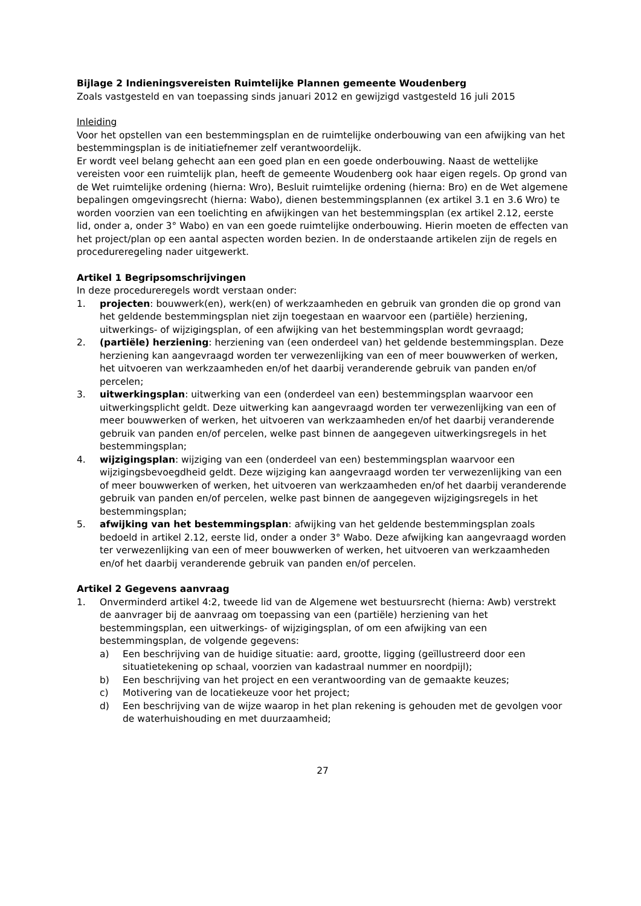Bijlage 2 Indieningsvereisten Ruimtelijke Plannen gemeente Woudenberg
Zoals vastgesteld en van toepassing sinds januari 2012 en gewijzigd vastgesteld 16 juli 2015
Inleiding
Voor het opstellen van een bestemmingsplan en de ruimtelijke onderbouwing van een afwijking van het bestemmingsplan is de initiatiefnemer zelf verantwoordelijk.
Er wordt veel belang gehecht aan een goed plan en een goede onderbouwing. Naast de wettelijke vereisten voor een ruimtelijk plan, heeft de gemeente Woudenberg ook haar eigen regels. Op grond van de Wet ruimtelijke ordening (hierna: Wro), Besluit ruimtelijke ordening (hierna: Bro) en de Wet algemene bepalingen omgevingsrecht (hierna: Wabo), dienen bestemmingsplannen (ex artikel 3.1 en 3.6 Wro) te worden voorzien van een toelichting en afwijkingen van het bestemmingsplan (ex artikel 2.12, eerste lid, onder a, onder 3° Wabo) en van een goede ruimtelijke onderbouwing. Hierin moeten de effecten van het project/plan op een aantal aspecten worden bezien. In de onderstaande artikelen zijn de regels en procedureregeling nader uitgewerkt.
Artikel 1 Begripsomschrijvingen
In deze procedureregels wordt verstaan onder:
1. projecten: bouwwerk(en), werk(en) of werkzaamheden en gebruik van gronden die op grond van het geldende bestemmingsplan niet zijn toegestaan en waarvoor een (partiële) herziening, uitwerkings- of wijzigingsplan, of een afwijking van het bestemmingsplan wordt gevraagd;
2. (partiële) herziening: herziening van (een onderdeel van) het geldende bestemmingsplan. Deze herziening kan aangevraagd worden ter verwezenlijking van een of meer bouwwerken of werken, het uitvoeren van werkzaamheden en/of het daarbij veranderende gebruik van panden en/of percelen;
3. uitwerkingsplan: uitwerking van een (onderdeel van een) bestemmingsplan waarvoor een uitwerkingsplicht geldt. Deze uitwerking kan aangevraagd worden ter verwezenlijking van een of meer bouwwerken of werken, het uitvoeren van werkzaamheden en/of het daarbij veranderende gebruik van panden en/of percelen, welke past binnen de aangegeven uitwerkingsregels in het bestemmingsplan;
4. wijzigingsplan: wijziging van een (onderdeel van een) bestemmingsplan waarvoor een wijzigingsbevoegdheid geldt. Deze wijziging kan aangevraagd worden ter verwezenlijking van een of meer bouwwerken of werken, het uitvoeren van werkzaamheden en/of het daarbij veranderende gebruik van panden en/of percelen, welke past binnen de aangegeven wijzigingsregels in het bestemmingsplan;
5. afwijking van het bestemmingsplan: afwijking van het geldende bestemmingsplan zoals bedoeld in artikel 2.12, eerste lid, onder a onder 3° Wabo. Deze afwijking kan aangevraagd worden ter verwezenlijking van een of meer bouwwerken of werken, het uitvoeren van werkzaamheden en/of het daarbij veranderende gebruik van panden en/of percelen.
Artikel 2 Gegevens aanvraag
1. Onverminderd artikel 4:2, tweede lid van de Algemene wet bestuursrecht (hierna: Awb) verstrekt de aanvrager bij de aanvraag om toepassing van een (partiële) herziening van het bestemmingsplan, een uitwerkings- of wijzigingsplan, of om een afwijking van een bestemmingsplan, de volgende gegevens:
a) Een beschrijving van de huidige situatie: aard, grootte, ligging (geïllustreerd door een situatietekening op schaal, voorzien van kadastraal nummer en noordpijl);
b) Een beschrijving van het project en een verantwoording van de gemaakte keuzes;
c) Motivering van de locatiekeuze voor het project;
d) Een beschrijving van de wijze waarop in het plan rekening is gehouden met de gevolgen voor de waterhuishouding en met duurzaamheid;
27